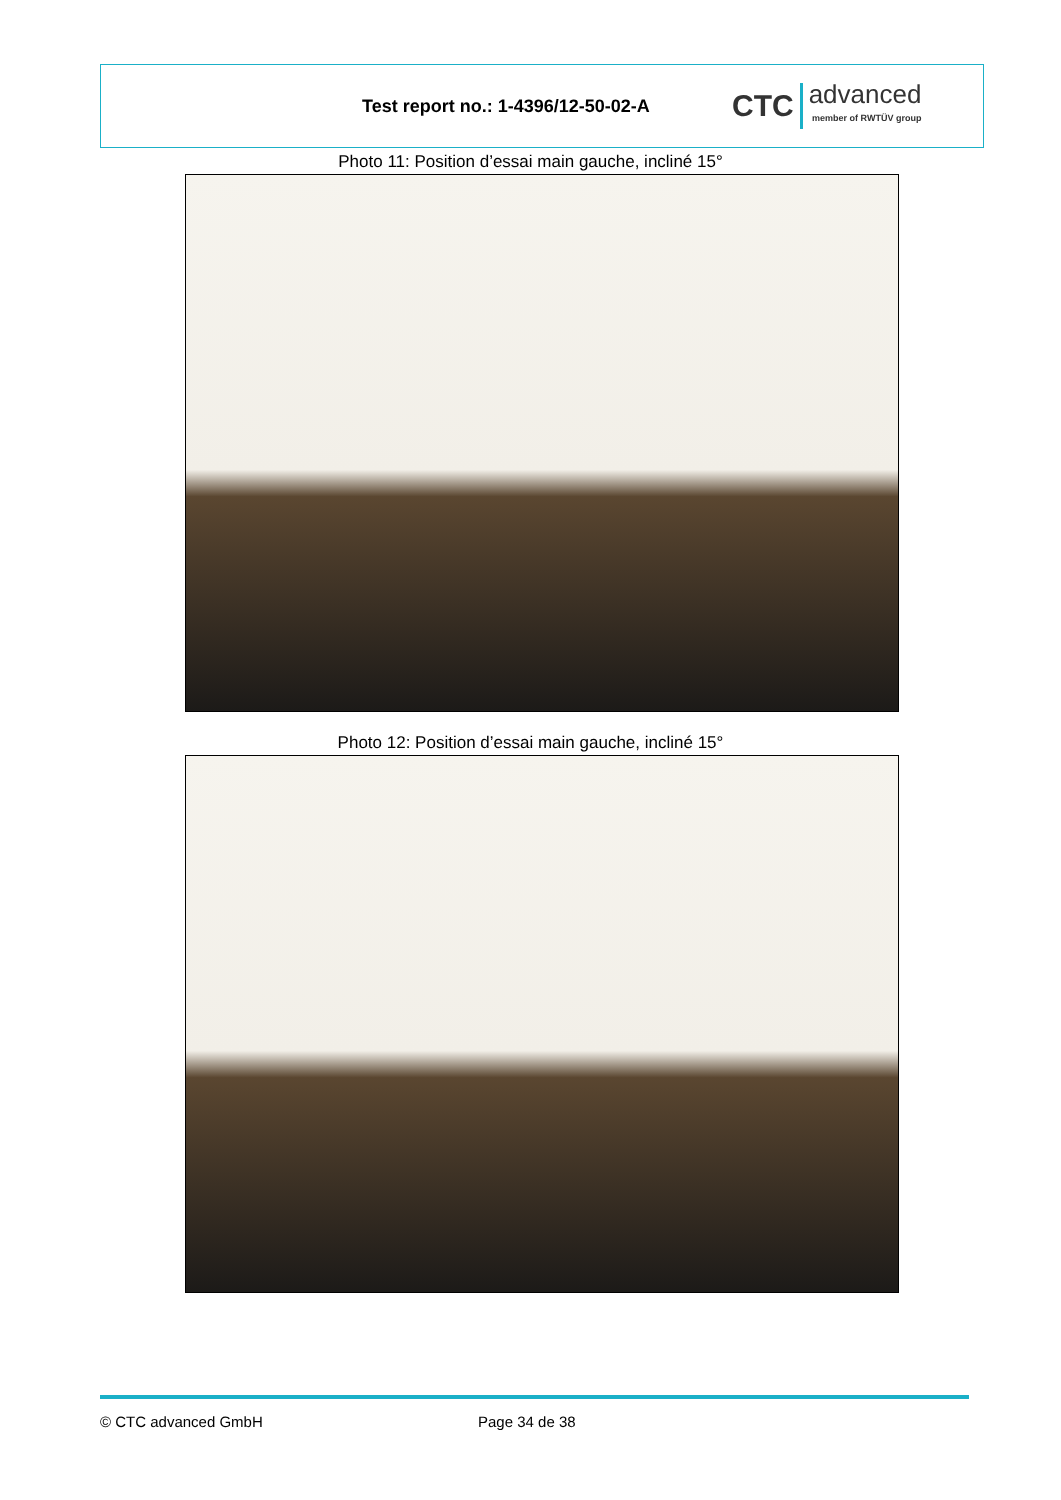Test report no.: 1-4396/12-50-02-A
CTC advanced
member of RWTÜV group
Photo 11: Position d’essai main gauche, incliné 15°
Photo 12: Position d’essai main gauche, incliné 15°
© CTC advanced GmbH Page 34 de 38